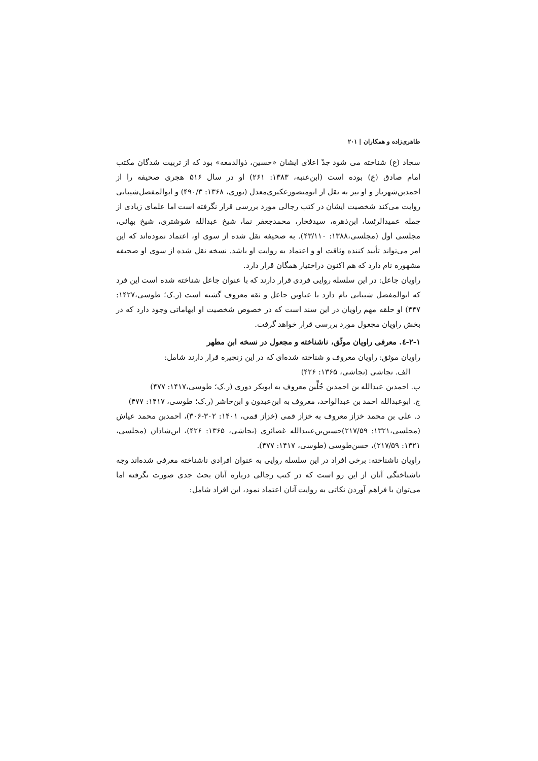طاهری‌زاده و همکاران | ۲۰۱
سجاد (ع) شناخته می شود جدّ اعلای ایشان «حسین، ذوالدمعه» بود که از تربیت شدگان مکتب امام صادق (ع) بوده است (ابن‌عنبه، ۱۳۸۳: ۲۶۱) او در سال ۵۱۶ هجری صحیفه را از احمدبن‌شهریار و او نیز به نقل از ابومنصورعکبری‌معدل (نوری، ۱۳۶۸: ۴۹۰/۳) و ابوالمفضل‌شیبانی روایت می‌کند شخصیت ایشان در کتب رجالی مورد بررسی قرار نگرفته است اما علمای زیادی از جمله عمیدالرئسا، ابن‌ذهره، سیدفخار، محمدجعفر نما، شیخ عبدالله شوشتری، شیخ بهائی، مجلسی اول (مجلسی،۱۳۸۸: ۴۳/۱۱۰). به صحیفه نقل شده از سوی او، اعتماد نموده‌اند که این امر می‌تواند تأیید کننده وثاقت او و اعتماد به روایت او باشد. نسخه نقل شده از سوی او صحیفه مشهوره نام دارد که هم اکنون دراختیار همگان قرار دارد.
راویان جاعل: در این سلسله روایی فردی قرار دارند که با عنوان جاعل شناخته شده است این فرد که ابوالمفضل شیبانی نام دارد با عناوین جاعل و ثقه معروف گشته است (ر.ک؛ طوسی،۱۴۲۷: ۴۴۷) او حلقه مهم راویان در این سند است که در خصوص شخصیت او ابهاماتی وجود دارد که در بخش راویان مجعول مورد بررسی قرار خواهد گرفت.
۲-۱-٤. معرفی راویان موثّق، ناشناخته و مجعول در نسخه ابن مطهر
راویان موثق: راویان معروف و شناخته شده‌ای که در این زنجیره قرار دارند شامل:
الف. نجاشی (نجاشی، ۱۳۶۵: ۴۲۶)
ب. احمدبن عبدالله بن احمدبن جُلِّین معروف به ابوبکر دوری (ر.ک؛ طوسی،۱۴۱۷: ۴۷۷)
ج. ابوعبدالله احمد بن عبدالواحد، معروف به ابن‌عبدون و ابن‌حاشر (ر.ک؛ طوسی، ۱۴۱۷: ۴۷۷)
د. علی بن محمد خزاز معروف به خزاز قمی (خزاز قمی، ۱۴۰۱: ۳۰۲-۳۰۶)، احمدبن محمد عیاش (مجلسی،۱۳۲۱: ۲۱۷/۵۹)حسین‌بن‌عبیدالله غضائری (نجاشی، ۱۳۶۵: ۴۲۶)، ابن‌شاذان (مجلسی، ۱۳۲۱: ۲۱۷/۵۹)، حسن‌طوسی (طوسی، ۱۴۱۷: ۴۷۷).
راویان ناشناخته: برخی افراد در این سلسله روایی به عنوان افرادی ناشناخته معرفی شده‌اند وجه ناشناختگی آنان از این رو است که در کتب رجالی درباره آنان بحث جدی صورت نگرفته اما می‌توان با فراهم آوردن نکاتی به روایت آنان اعتماد نمود، این افراد شامل: